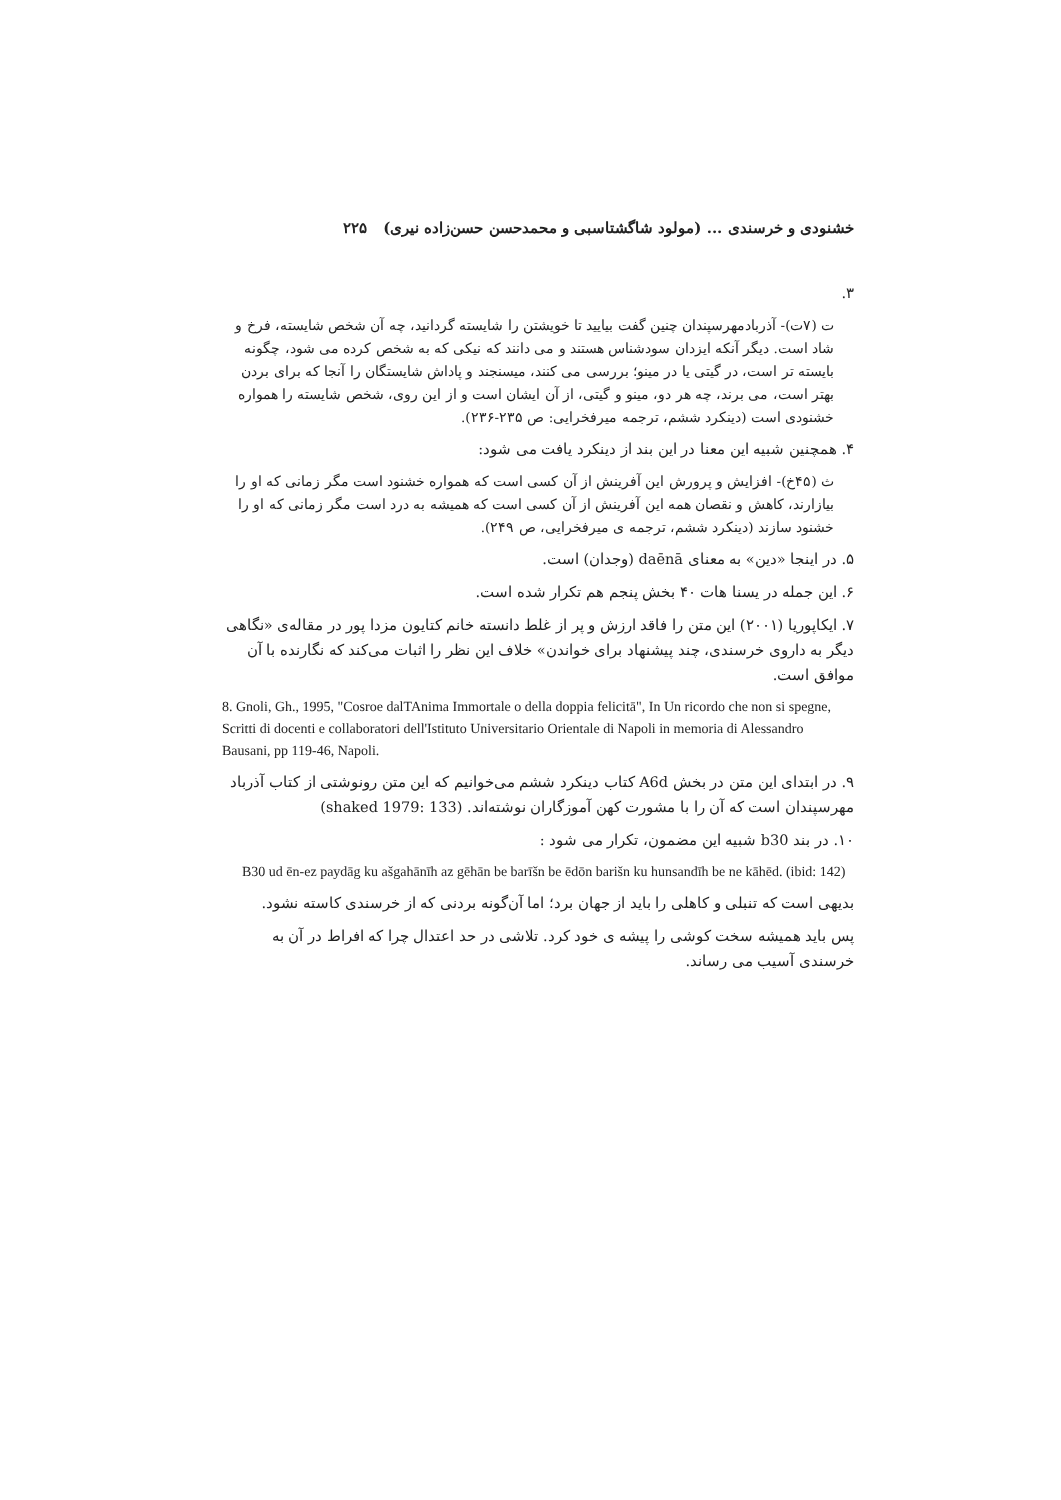خشنودی و خرسندی ... (مولود شاگشتاسبی و محمدحسن حسن‌زاده نیری) ۲۲۵
۳.
ت (۷ت)- آذربادمهرسپندان چنین گفت بیایید تا خویشتن را شایسته گردانید، چه آن شخص شایسته، فرخ و شاد است. دیگر آنکه ایزدان سودشناس هستند و می دانند که نیکی که به شخص کرده می شود، چگونه بایسته تر است، در گیتی یا در مینو؛ بررسی می کنند، میسنجند و پاداش شایستگان را آنجا که برای بردن بهتر است، می برند، چه هر دو، مینو و گیتی، از آن ایشان است و از این روی، شخص شایسته را همواره خشنودی است (دینکرد ششم، ترجمه میرفخرایی: ص ۲۳۵-۲۳۶).
۴. همچنین شبیه این معنا در این بند از دینکرد یافت می شود:
ث (۴۵خ)- افزایش و پرورش این آفرینش از آن کسی است که همواره خشنود است مگر زمانی که او را بیازارند، کاهش و نقصان همه این آفرینش از آن کسی است که همیشه به درد است مگر زمانی که او را خشنود سازند (دینکرد ششم، ترجمه ی میرفخرایی، ص ۲۴۹).
۵. در اینجا «دین» به معنای daēnā (وجدان) است.
۶. این جمله در یسنا هات ۴۰ بخش پنجم هم تکرار شده است.
۷. ایکاپوریا (۲۰۰۱) این متن را فاقد ارزش و پر از غلط دانسته خانم کتایون مزدا پور در مقاله‌ی «نگاهی دیگر به داروی خرسندی، چند پیشنهاد برای خواندن» خلاف این نظر را اثبات می‌کند که نگارنده با آن موافق است.
8. Gnoli, Gh., 1995, "Cosroe dalTAnima Immortale o della doppia felicitā", In Un ricordo che non si spegne, Scritti di docenti e collaboratori dell'Istituto Universitario Orientale di Napoli in memoria di Alessandro Bausani, pp 119-46, Napoli.
۹. در ابتدای این متن در بخش A6d کتاب دینکرد ششم می‌خوانیم که این متن رونوشتی از کتاب آذرباد مهرسپندان است که آن را با مشورت کهن آموزگاران نوشته‌اند. (shaked 1979: 133)
۱۰. در بند b30 شبیه این مضمون، تکرار می شود :
B30 ud ēn-ez paydāg ku ašgahānīh az gēhān be barīšn be ēdōn barišn ku hunsandīh be ne kāhēd. (ibid: 142)
بدیهی است که تنبلی و کاهلی را باید از جهان برد؛ اما آن‌گونه بردنی که از خرسندی کاسته نشود.
پس باید همیشه سخت کوشی را پیشه ی خود کرد. تلاشی در حد اعتدال چرا که افراط در آن به خرسندی آسیب می رساند.